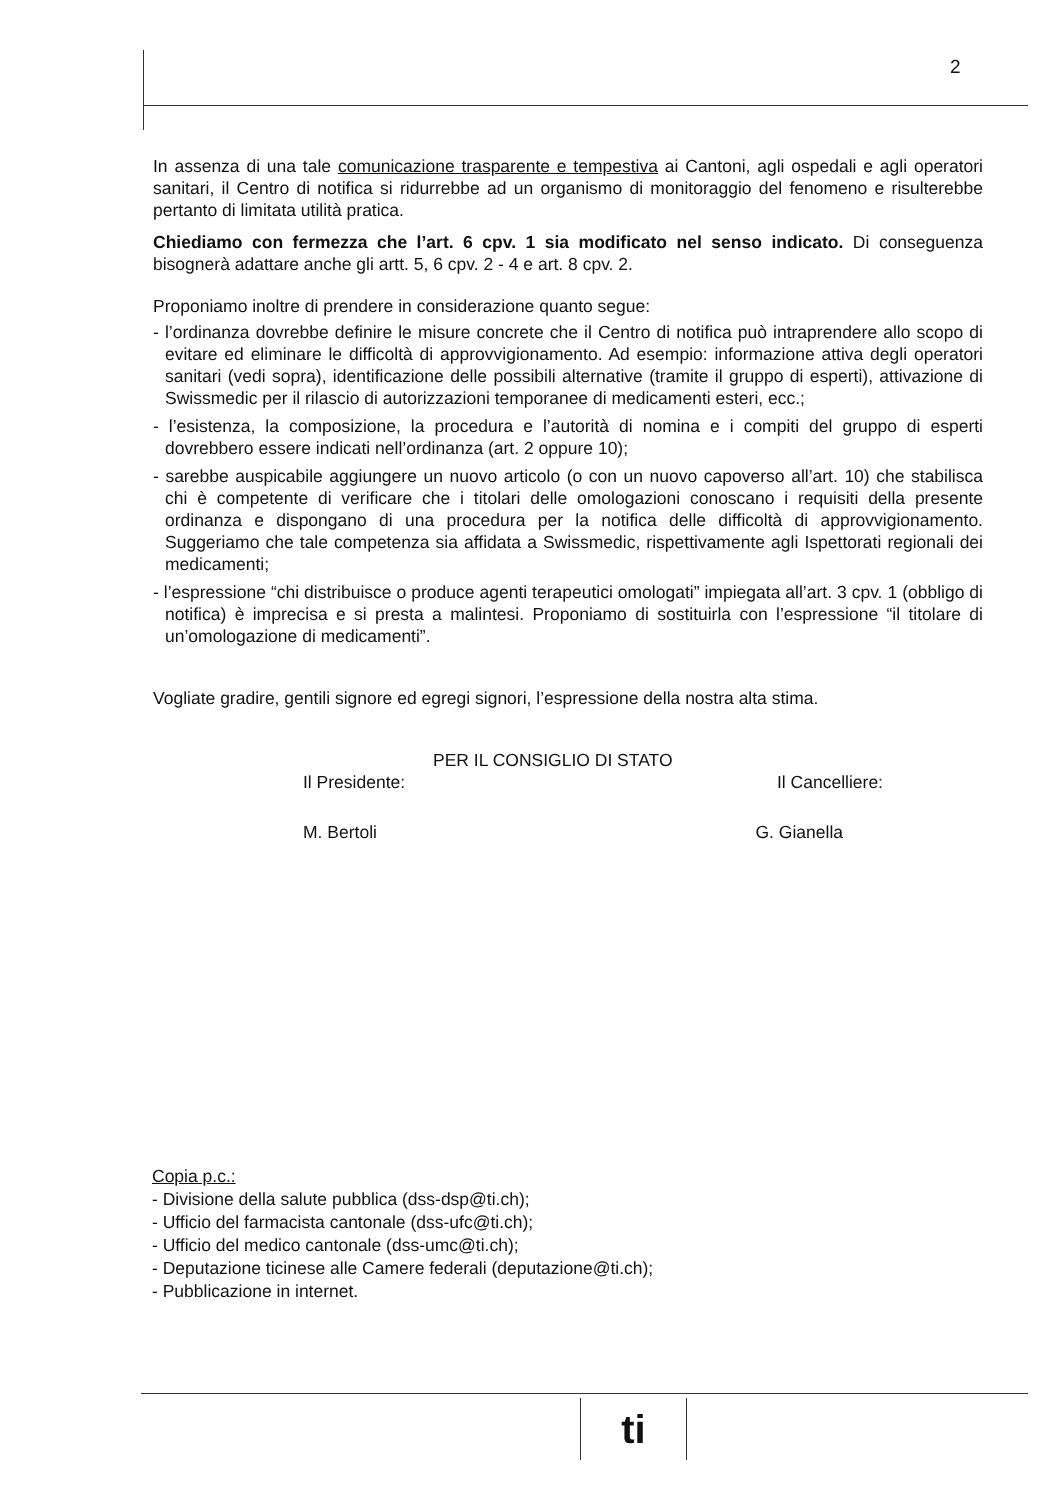2
In assenza di una tale comunicazione trasparente e tempestiva ai Cantoni, agli ospedali e agli operatori sanitari, il Centro di notifica si ridurrebbe ad un organismo di monitoraggio del fenomeno e risulterebbe pertanto di limitata utilità pratica.
Chiediamo con fermezza che l’art. 6 cpv. 1 sia modificato nel senso indicato. Di conseguenza bisognerà adattare anche gli artt. 5, 6 cpv. 2 - 4 e art. 8 cpv. 2.
Proponiamo inoltre di prendere in considerazione quanto segue:
- l’ordinanza dovrebbe definire le misure concrete che il Centro di notifica può intraprendere allo scopo di evitare ed eliminare le difficoltà di approvvigionamento. Ad esempio: informazione attiva degli operatori sanitari (vedi sopra), identificazione delle possibili alternative (tramite il gruppo di esperti), attivazione di Swissmedic per il rilascio di autorizzazioni temporanee di medicamenti esteri, ecc.;
- l’esistenza, la composizione, la procedura e l’autorità di nomina e i compiti del gruppo di esperti dovrebbero essere indicati nell’ordinanza (art. 2 oppure 10);
- sarebbe auspicabile aggiungere un nuovo articolo (o con un nuovo capoverso all’art. 10) che stabilisca chi è competente di verificare che i titolari delle omologazioni conoscano i requisiti della presente ordinanza e dispongano di una procedura per la notifica delle difficoltà di approvvigionamento. Suggeriamo che tale competenza sia affidata a Swissmedic, rispettivamente agli Ispettorati regionali dei medicamenti;
- l’espressione “chi distribuisce o produce agenti terapeutici omologati” impiegata all’art. 3 cpv. 1 (obbligo di notifica) è imprecisa e si presta a malintesi. Proponiamo di sostituirla con l’espressione “il titolare di un’omologazione di medicamenti”.
Vogliate gradire, gentili signore ed egregi signori, l’espressione della nostra alta stima.
PER IL CONSIGLIO DI STATO
Il Presidente: Il Cancelliere:
M. Bertoli G. Gianella
Copia p.c.:
- Divisione della salute pubblica (dss-dsp@ti.ch);
- Ufficio del farmacista cantonale (dss-ufc@ti.ch);
- Ufficio del medico cantonale (dss-umc@ti.ch);
- Deputazione ticinese alle Camere federali (deputazione@ti.ch);
- Pubblicazione in internet.
ti